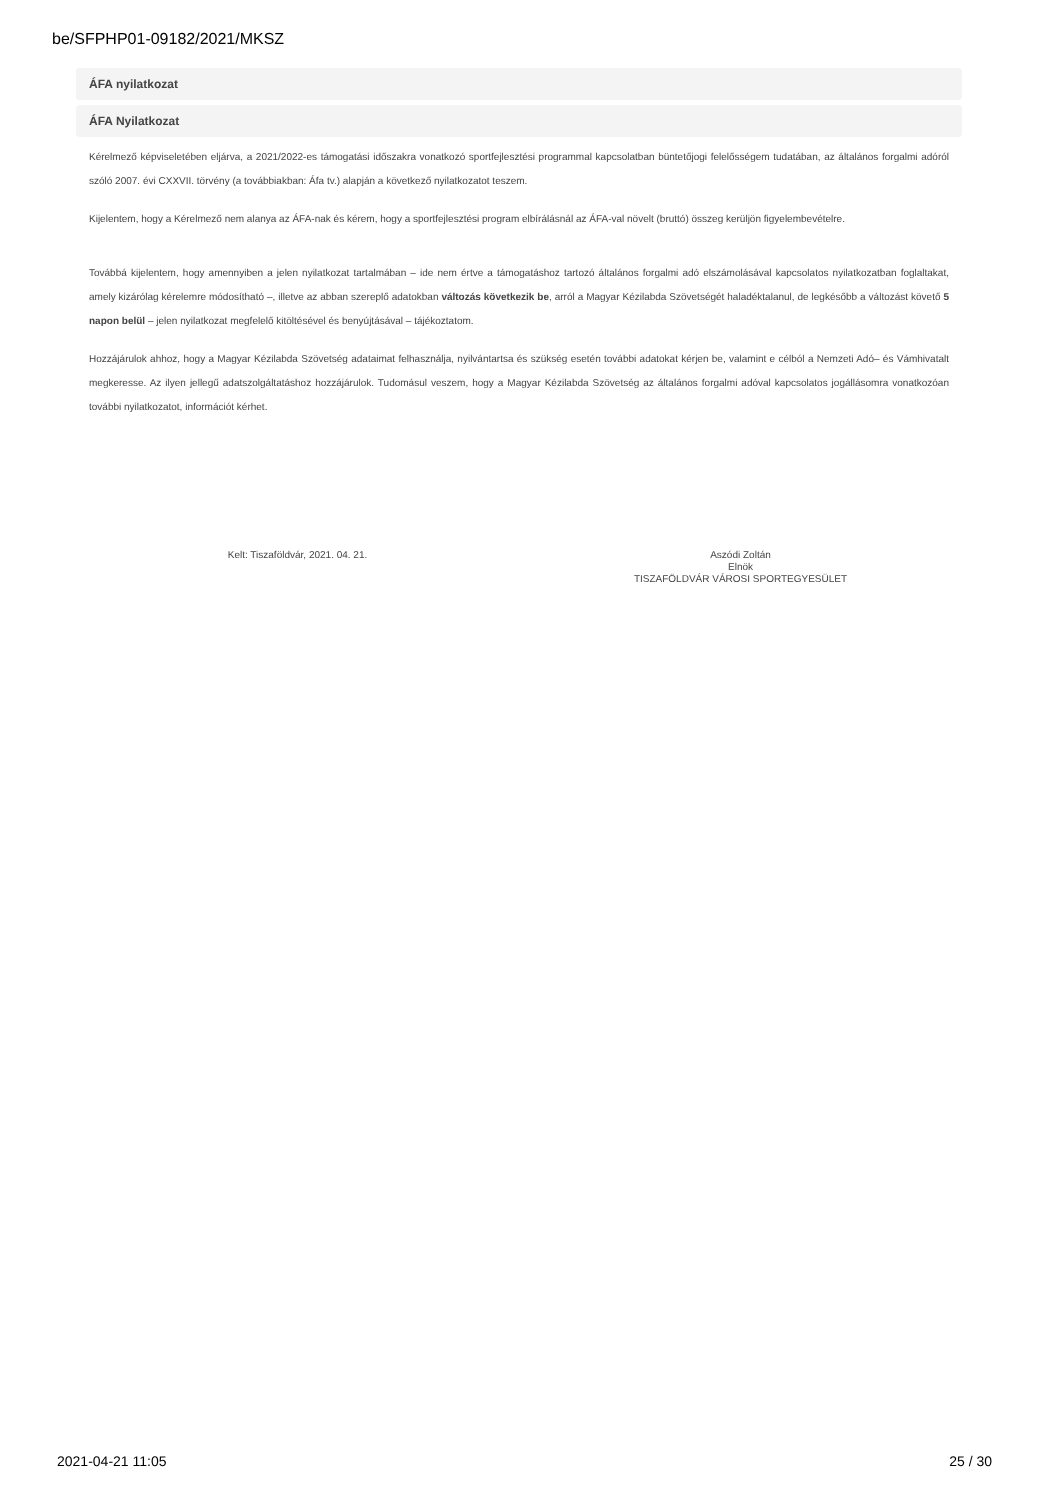be/SFPHP01-09182/2021/MKSZ
ÁFA nyilatkozat
ÁFA Nyilatkozat
Kérelmező képviseletében eljárva, a 2021/2022-es támogatási időszakra vonatkozó sportfejlesztési programmal kapcsolatban büntetőjogi felelősségem tudatában, az általános forgalmi adóról szóló 2007. évi CXXVII. törvény (a továbbiakban: Áfa tv.) alapján a következő nyilatkozatot teszem.
Kijelentem, hogy a Kérelmező nem alanya az ÁFA-nak és kérem, hogy a sportfejlesztési program elbírálásnál az ÁFA-val növelt (bruttó) összeg kerüljön figyelembevételre.
Továbbá kijelentem, hogy amennyiben a jelen nyilatkozat tartalmában – ide nem értve a támogatáshoz tartozó általános forgalmi adó elszámolásával kapcsolatos nyilatkozatban foglaltakat, amely kizárólag kérelemre módosítható –, illetve az abban szereplő adatokban változás következik be, arról a Magyar Kézilabda Szövetségét haladéktalanul, de legkésőbb a változást követő 5 napon belül – jelen nyilatkozat megfelelő kitöltésével és benyújtásával – tájékoztatom.
Hozzájárulok ahhoz, hogy a Magyar Kézilabda Szövetség adataimat felhasználja, nyilvántartsa és szükség esetén további adatokat kérjen be, valamint e célból a Nemzeti Adó– és Vámhivatalt megkeresse. Az ilyen jellegű adatszolgáltatáshoz hozzájárulok. Tudomásul veszem, hogy a Magyar Kézilabda Szövetség az általános forgalmi adóval kapcsolatos jogállásomra vonatkozóan további nyilatkozatot, információt kérhet.
Kelt: Tiszaföldvár, 2021. 04. 21.
Aszódi Zoltán
Elnök
TISZAFÖLDVÁR VÁROSI SPORTEGYESÜLET
2021-04-21 11:05 25 / 30